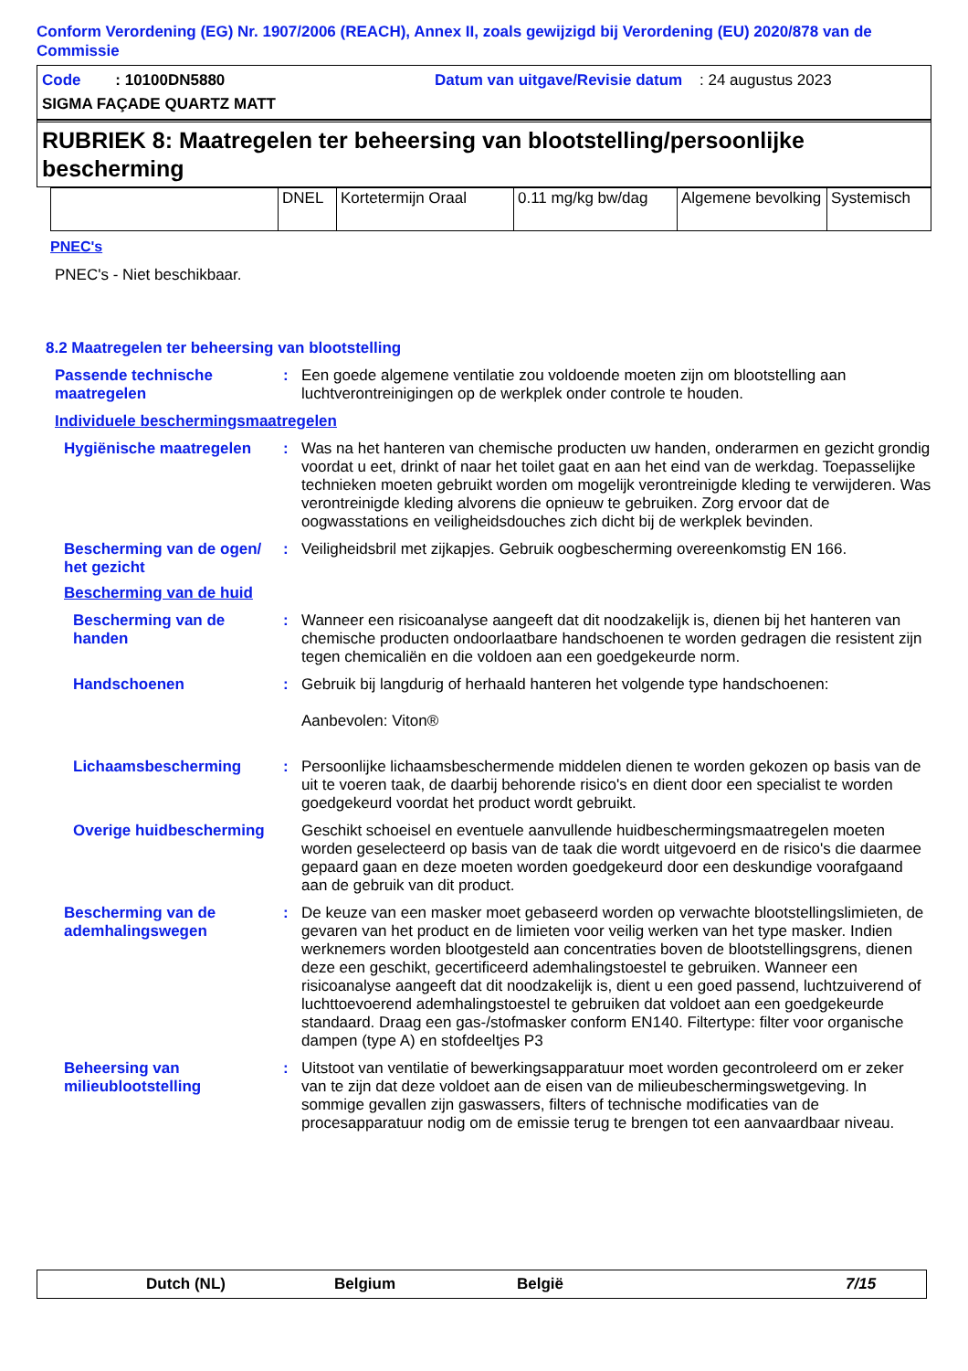Conform Verordening (EG) Nr. 1907/2006 (REACH), Annex II, zoals gewijzigd bij Verordening (EU) 2020/878 van de Commissie
Code : 10100DN5880 Datum van uitgave/Revisie datum : 24 augustus 2023
SIGMA FAÇADE QUARTZ MATT
RUBRIEK 8: Maatregelen ter beheersing van blootstelling/persoonlijke bescherming
| | DNEL | Kortetermijn Oraal | 0.11 mg/kg bw/dag | Algemene bevolking | Systemisch |
PNEC's
PNEC's - Niet beschikbaar.
8.2 Maatregelen ter beheersing van blootstelling
Passende technische maatregelen
: Een goede algemene ventilatie zou voldoende moeten zijn om blootstelling aan luchtverontreinigingen op de werkplek onder controle te houden.
Individuele beschermingsmaatregelen
Hygiënische maatregelen : Was na het hanteren van chemische producten uw handen, onderarmen en gezicht grondig voordat u eet, drinkt of naar het toilet gaat en aan het eind van de werkdag. Toepasselijke technieken moeten gebruikt worden om mogelijk verontreinigde kleding te verwijderen. Was verontreinigde kleding alvorens die opnieuw te gebruiken. Zorg ervoor dat de oogwasstations en veiligheidsdouches zich dicht bij de werkplek bevinden.
Bescherming van de ogen/ het gezicht
: Veiligheidsbril met zijkapjes. Gebruik oogbescherming overeenkomstig EN 166.
Bescherming van de huid
Bescherming van de handen
: Wanneer een risicoanalyse aangeeft dat dit noodzakelijk is, dienen bij het hanteren van chemische producten ondoorlaatbare handschoenen te worden gedragen die resistent zijn tegen chemicaliën en die voldoen aan een goedgekeurde norm.
Handschoenen : Gebruik bij langdurig of herhaald hanteren het volgende type handschoenen:
Aanbevolen: Viton®
Lichaamsbescherming : Persoonlijke lichaamsbeschermende middelen dienen te worden gekozen op basis van de uit te voeren taak, de daarbij behorende risico's en dient door een specialist te worden goedgekeurd voordat het product wordt gebruikt.
Overige huidbescherming
Geschikt schoeisel en eventuele aanvullende huidbeschermingsmaatregelen moeten worden geselecteerd op basis van de taak die wordt uitgevoerd en de risico's die daarmee gepaard gaan en deze moeten worden goedgekeurd door een deskundige voorafgaand aan de gebruik van dit product.
Bescherming van de ademhalingswegen
: De keuze van een masker moet gebaseerd worden op verwachte blootstellingslimieten, de gevaren van het product en de limieten voor veilig werken van het type masker. Indien werknemers worden blootgesteld aan concentraties boven de blootstellingsgrens, dienen deze een geschikt, gecertificeerd ademhalingstoestel te gebruiken. Wanneer een risicoanalyse aangeeft dat dit noodzakelijk is, dient u een goed passend, luchtzuiverend of luchttoevoerend ademhalingstoestel te gebruiken dat voldoet aan een goedgekeurde standaard. Draag een gas-/stofmasker conform EN140. Filtertype: filter voor organische dampen (type A) en stofdeeltjes P3
Beheersing van milieublootstelling
: Uitstoot van ventilatie of bewerkingsapparatuur moet worden gecontroleerd om er zeker van te zijn dat deze voldoet aan de eisen van de milieubeschermingswetgeving. In sommige gevallen zijn gaswassers, filters of technische modificaties van de procesapparatuur nodig om de emissie terug te brengen tot een aanvaardbaar niveau.
Dutch (NL) Belgium België 7/15